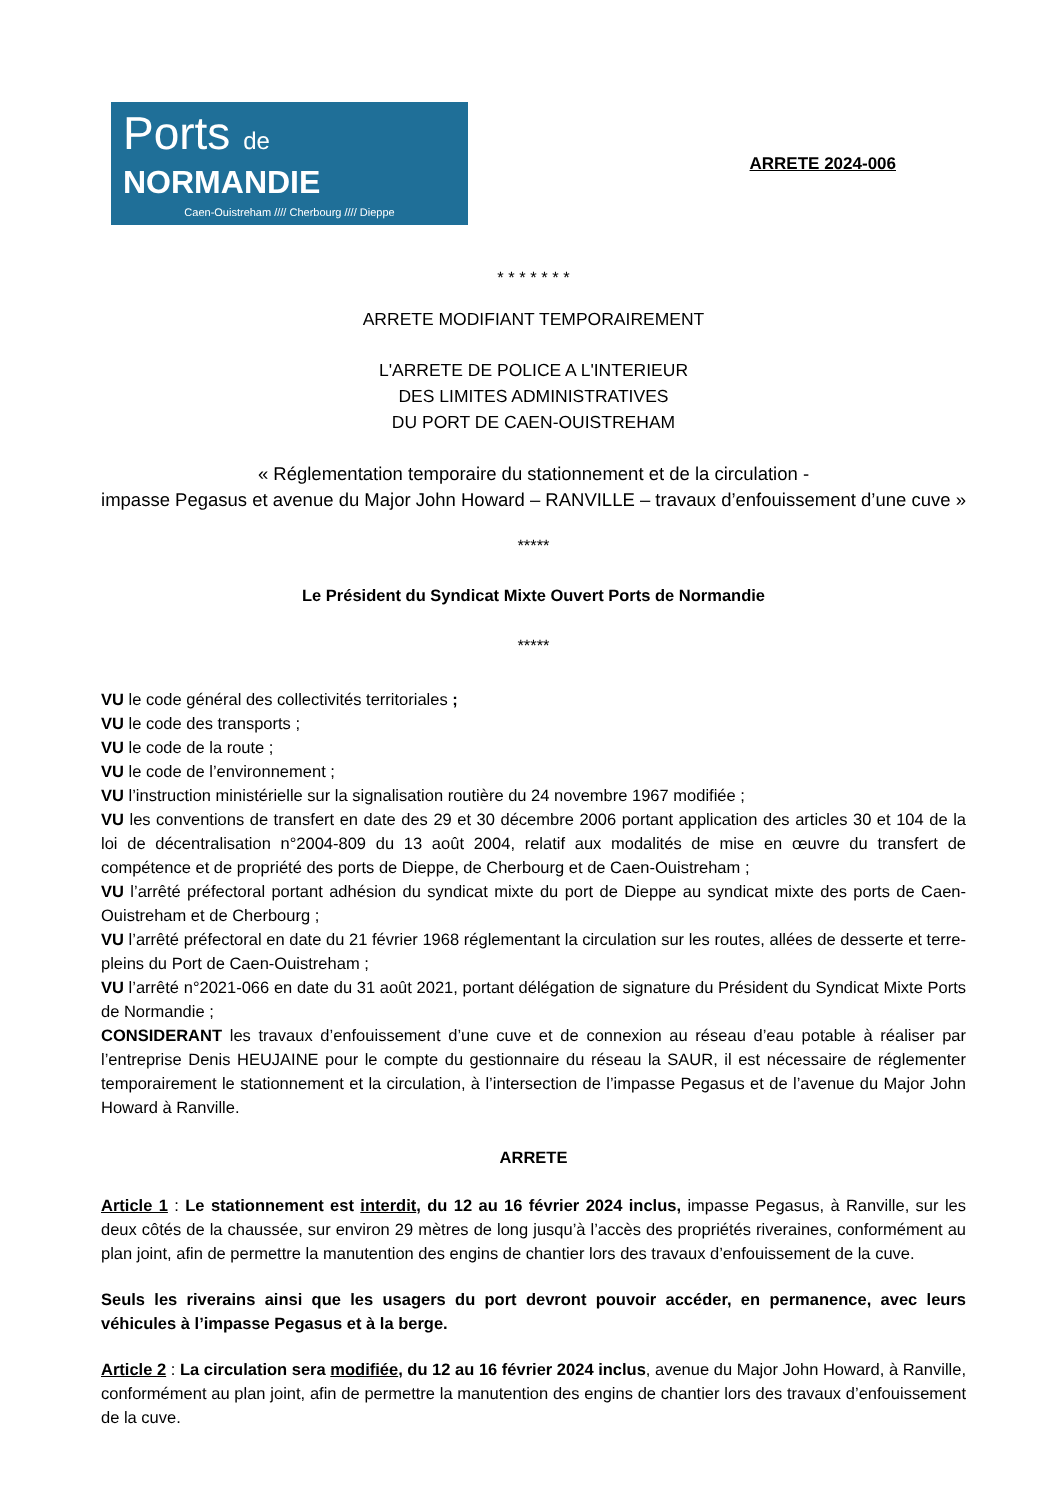Ports de
NORMANDIE
Caen-Ouistreham //// Cherbourg //// Dieppe
ARRETE 2024-006
* * * * * * *
ARRETE MODIFIANT TEMPORAIREMENT
L'ARRETE DE POLICE A L'INTERIEUR
DES LIMITES ADMINISTRATIVES
DU PORT DE CAEN-OUISTREHAM
« Réglementation temporaire du stationnement et de la circulation -
impasse Pegasus et avenue du Major John Howard – RANVILLE – travaux d’enfouissement d’une cuve »
*****
Le Président du Syndicat Mixte Ouvert Ports de Normandie
*****
VU le code général des collectivités territoriales ;
VU le code des transports ;
VU le code de la route ;
VU le code de l’environnement ;
VU l’instruction ministérielle sur la signalisation routière du 24 novembre 1967 modifiée ;
VU les conventions de transfert en date des 29 et 30 décembre 2006 portant application des articles 30 et 104 de la loi de décentralisation n°2004-809 du 13 août 2004, relatif aux modalités de mise en œuvre du transfert de compétence et de propriété des ports de Dieppe, de Cherbourg et de Caen-Ouistreham ;
VU l’arrêté préfectoral portant adhésion du syndicat mixte du port de Dieppe au syndicat mixte des ports de Caen-Ouistreham et de Cherbourg ;
VU l’arrêté préfectoral en date du 21 février 1968 réglementant la circulation sur les routes, allées de desserte et terre-pleins du Port de Caen-Ouistreham ;
VU l’arrêté n°2021-066 en date du 31 août 2021, portant délégation de signature du Président du Syndicat Mixte Ports de Normandie ;
CONSIDERANT les travaux d’enfouissement d’une cuve et de connexion au réseau d’eau potable à réaliser par l’entreprise Denis HEUJAINE pour le compte du gestionnaire du réseau la SAUR, il est nécessaire de réglementer temporairement le stationnement et la circulation, à l’intersection de l’impasse Pegasus et de l’avenue du Major John Howard à Ranville.
ARRETE
Article 1 : Le stationnement est interdit, du 12 au 16 février 2024 inclus, impasse Pegasus, à Ranville, sur les deux côtés de la chaussée, sur environ 29 mètres de long jusqu’à l’accès des propriétés riveraines, conformément au plan joint, afin de permettre la manutention des engins de chantier lors des travaux d’enfouissement de la cuve.
Seuls les riverains ainsi que les usagers du port devront pouvoir accéder, en permanence, avec leurs véhicules à l’impasse Pegasus et à la berge.
Article 2 : La circulation sera modifiée, du 12 au 16 février 2024 inclus, avenue du Major John Howard, à Ranville, conformément au plan joint, afin de permettre la manutention des engins de chantier lors des travaux d’enfouissement de la cuve.